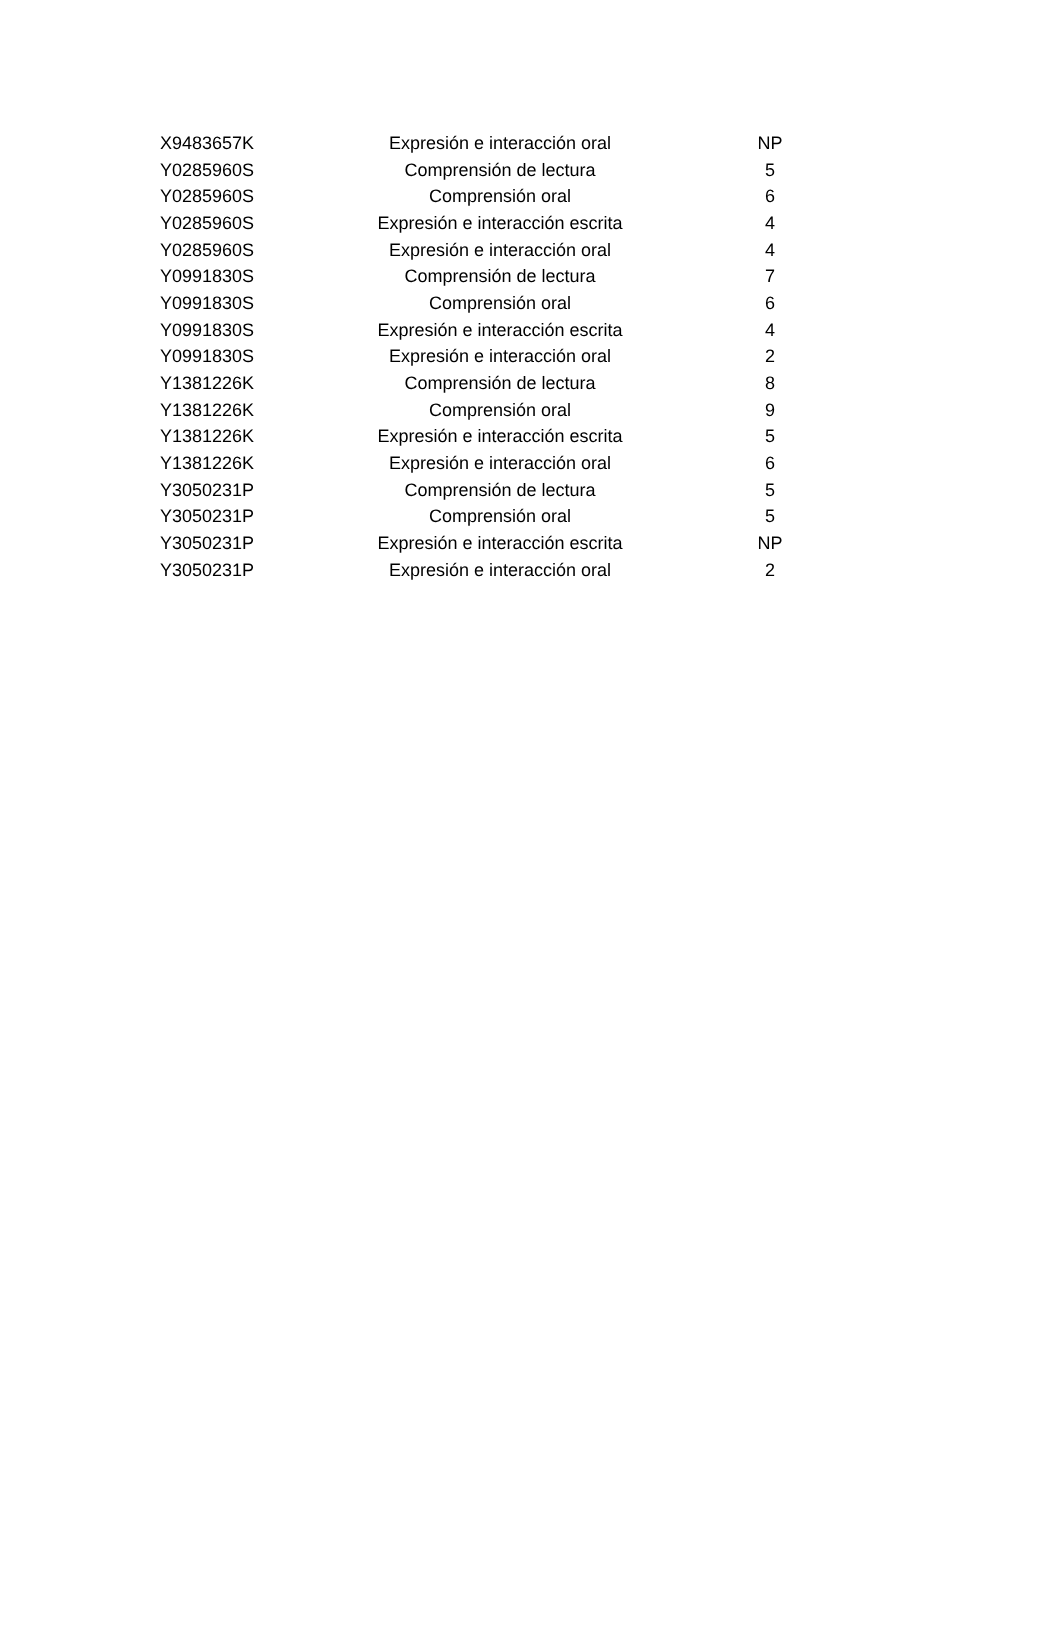| X9483657K | Expresión e interacción oral | NP |
| Y0285960S | Comprensión de lectura | 5 |
| Y0285960S | Comprensión oral | 6 |
| Y0285960S | Expresión e interacción escrita | 4 |
| Y0285960S | Expresión e interacción oral | 4 |
| Y0991830S | Comprensión de lectura | 7 |
| Y0991830S | Comprensión oral | 6 |
| Y0991830S | Expresión e interacción escrita | 4 |
| Y0991830S | Expresión e interacción oral | 2 |
| Y1381226K | Comprensión de lectura | 8 |
| Y1381226K | Comprensión oral | 9 |
| Y1381226K | Expresión e interacción escrita | 5 |
| Y1381226K | Expresión e interacción oral | 6 |
| Y3050231P | Comprensión de lectura | 5 |
| Y3050231P | Comprensión oral | 5 |
| Y3050231P | Expresión e interacción escrita | NP |
| Y3050231P | Expresión e interacción oral | 2 |